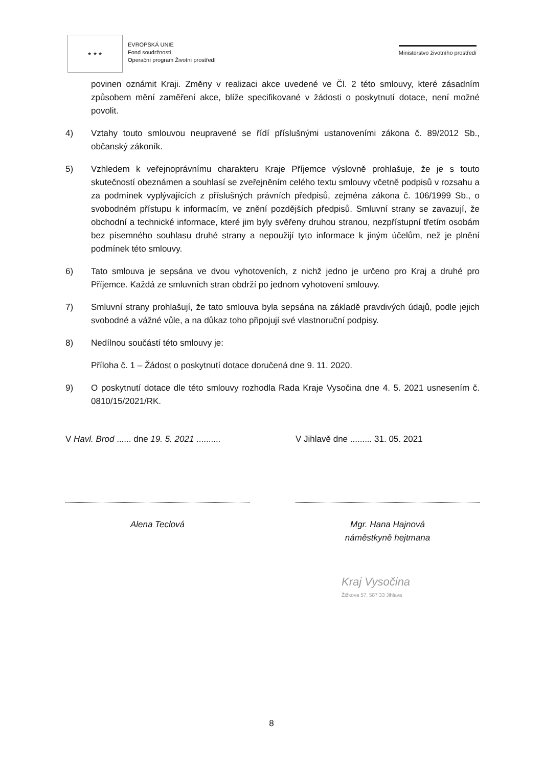★ ★ ★
EVROPSKÁ UNIE
Fond soudržnosti
Operační program Životní prostředí
Ministerstvo životního prostředí
povinen oznámit Kraji. Změny v realizaci akce uvedené ve Čl. 2 této smlouvy, které zásadním způsobem mění zaměření akce, blíže specifikované v žádosti o poskytnutí dotace, není možné povolit.
4) Vztahy touto smlouvou neupravené se řídí příslušnými ustanoveními zákona č. 89/2012 Sb., občanský zákoník.
5) Vzhledem k veřejnoprávnímu charakteru Kraje Příjemce výslovně prohlašuje, že je s touto skutečností obeznámen a souhlasí se zveřejněním celého textu smlouvy včetně podpisů v rozsahu a za podmínek vyplývajících z příslušných právních předpisů, zejména zákona č. 106/1999 Sb., o svobodném přístupu k informacím, ve znění pozdějších předpisů. Smluvní strany se zavazují, že obchodní a technické informace, které jim byly svěřeny druhou stranou, nezpřístupní třetím osobám bez písemného souhlasu druhé strany a nepoužijí tyto informace k jiným účelům, než je plnění podmínek této smlouvy.
6) Tato smlouva je sepsána ve dvou vyhotoveních, z nichž jedno je určeno pro Kraj a druhé pro Příjemce. Každá ze smluvních stran obdrží po jednom vyhotovení smlouvy.
7) Smluvní strany prohlašují, že tato smlouva byla sepsána na základě pravdivých údajů, podle jejich svobodné a vážné vůle, a na důkaz toho připojují své vlastnoruční podpisy.
8) Nedílnou součástí této smlouvy je:
Příloha č. 1 – Žádost o poskytnutí dotace doručená dne 9. 11. 2020.
9) O poskytnutí dotace dle této smlouvy rozhodla Rada Kraje Vysočina dne 4. 5. 2021 usnesením č. 0810/15/2021/RK.
V Havl. Brod ...... dne 19. 5. 2021 ..........
Alena Teclová
V Jihlavě dne ......... 31. 05. 2021
Mgr. Hana Hajnová
náměstkyně hejtmana
Kraj Vysočina
Žižkova 57, 587 33 Jihlava
8